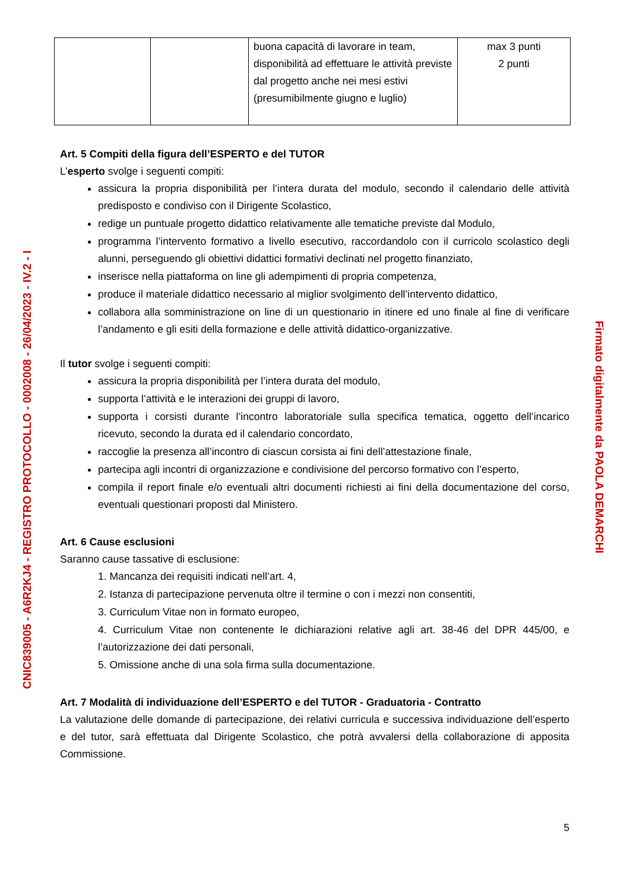CNIC839005 - A6R2KJ4 - REGISTRO PROTOCOLLO - 0002008 - 26/04/2023 - IV.2 - I
| | | buona capacità di lavorare in team, disponibilità ad effettuare le attività previste dal progetto anche nei mesi estivi (presumibilmente giugno e luglio) | max 3 punti 2 punti |
Art. 5 Compiti della figura dell’ESPERTO e del TUTOR
L’esperto svolge i seguenti compiti:
assicura la propria disponibilità per l’intera durata del modulo, secondo il calendario delle attività predisposto e condiviso con il Dirigente Scolastico,
redige un puntuale progetto didattico relativamente alle tematiche previste dal Modulo,
programma l’intervento formativo a livello esecutivo, raccordandolo con il curricolo scolastico degli alunni, perseguendo gli obiettivi didattici formativi declinati nel progetto finanziato,
inserisce nella piattaforma on line gli adempimenti di propria competenza,
produce il materiale didattico necessario al miglior svolgimento dell’intervento didattico,
collabora alla somministrazione on line di un questionario in itinere ed uno finale al fine di verificare l’andamento e gli esiti della formazione e delle attività didattico-organizzative.
Il tutor svolge i seguenti compiti:
assicura la propria disponibilità per l’intera durata del modulo,
supporta l’attività e le interazioni dei gruppi di lavoro,
supporta i corsisti durante l’incontro laboratoriale sulla specifica tematica, oggetto dell’incarico ricevuto, secondo la durata ed il calendario concordato,
raccoglie la presenza all’incontro di ciascun corsista ai fini dell’attestazione finale,
partecipa agli incontri di organizzazione e condivisione del percorso formativo con l’esperto,
compila il report finale e/o eventuali altri documenti richiesti ai fini della documentazione del corso, eventuali questionari proposti dal Ministero.
Art. 6 Cause esclusioni
Saranno cause tassative di esclusione:
1. Mancanza dei requisiti indicati nell’art. 4,
2. Istanza di partecipazione pervenuta oltre il termine o con i mezzi non consentiti,
3. Curriculum Vitae non in formato europeo,
4. Curriculum Vitae non contenente le dichiarazioni relative agli art. 38-46 del DPR 445/00, e l’autorizzazione dei dati personali,
5. Omissione anche di una sola firma sulla documentazione.
Art. 7 Modalità di individuazione dell’ESPERTO e del TUTOR - Graduatoria - Contratto
La valutazione delle domande di partecipazione, dei relativi curricula e successiva individuazione dell’esperto e del tutor, sarà effettuata dal Dirigente Scolastico, che potrà avvalersi della collaborazione di apposita Commissione.
5
Firmato digitalmente da PAOLA DEMARCHI